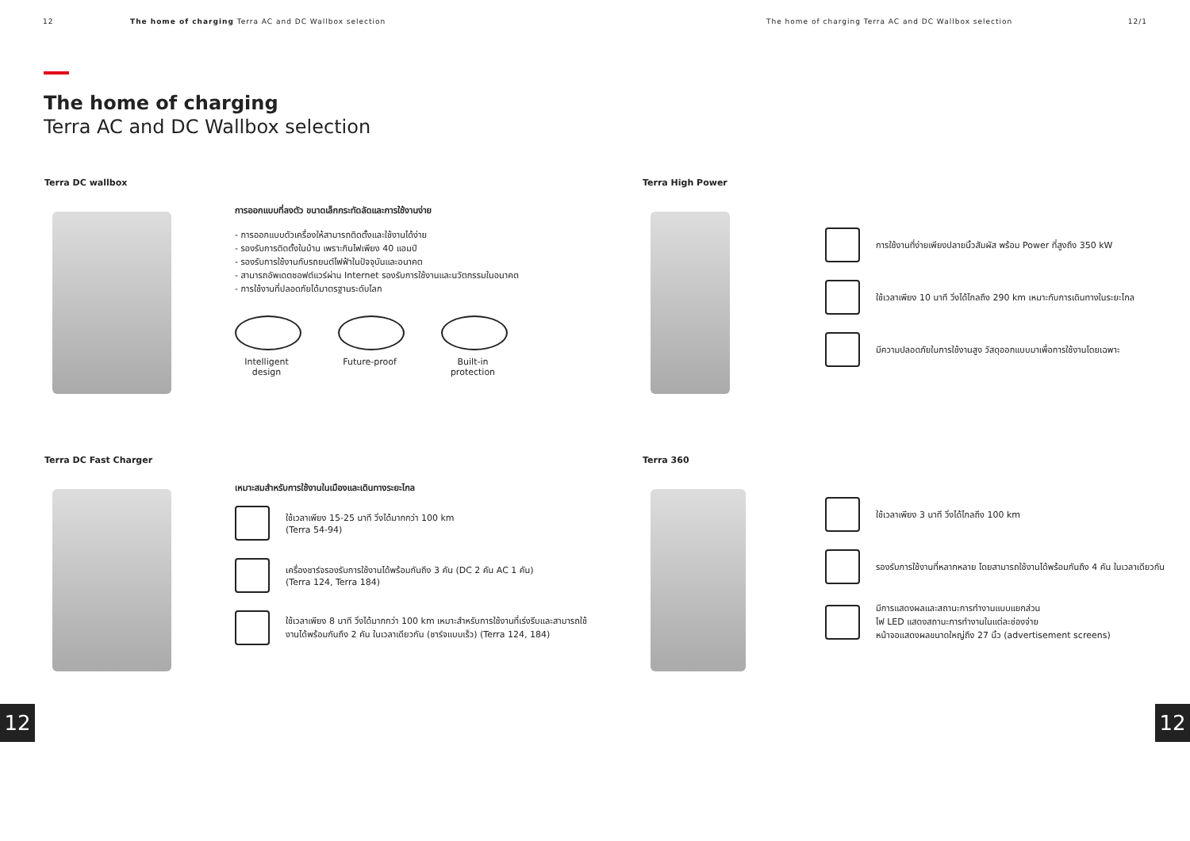12 The home of charging Terra AC and DC Wallbox selection The home of charging Terra AC and DC Wallbox selection 12/1
The home of charging
Terra AC and DC Wallbox selection
Terra DC wallbox
การออกแบบที่ลงตัว ขนาดเล็กกระทัดลัดและการใช้งานง่าย
- การออกแบบตัวเครื่องให้สามารถติดตั้งและใช้งานได้ง่าย
- รองรับการติดตั้งในบ้าน เพราะกินไฟเพียง 40 แอมป์
- รองรับการใช้งานกับรถยนต์ไฟฟ้าในปัจจุบันและอนาคต
- สามารถอัพเดตซอฟต์แวร์ผ่าน Internet รองรับการใช้งานและนวัตกรรมในอนาคต
- การใช้งานที่ปลอดภัยได้มาตรฐานระดับโลก
Intelligent design
Future-proof Built-in protection
Terra High Power
การใช้งานที่ง่ายเพียงปลายนิ้วสัมผัส พร้อม Power ที่สูงถึง 350 kW
ใช้เวลาเพียง 10 นาที วิ่งได้ไกลถึง 290 km เหมาะกับการเดินทางในระยะไกล
มีความปลอดภัยในการใช้งานสูง วัสดุออกแบบมาเพื่อการใช้งานโดยเฉพาะ
Terra DC Fast Charger
เหมาะสมสำหรับการใช้งานในเมืองและเดินทางระยะไกล
ใช้เวลาเพียง 15-25 นาที วิ่งได้มากกว่า 100 km
(Terra 54-94)
เครื่องชาร์จรองรับการใช้งานได้พร้อมกันถึง 3 คัน (DC 2 คัน AC 1 คัน)
(Terra 124, Terra 184)
ใช้เวลาเพียง 8 นาที วิ่งได้มากกว่า 100 km เหมาะสำหรับการใช้งานที่เร่งรีบและสามารถใช้งานได้พร้อมกันถึง 2 คัน ในเวลาเดียวกัน (ชาร์จแบบเร็ว) (Terra 124, 184)
Terra 360
ใช้เวลาเพียง 3 นาที วิ่งได้ไกลถึง 100 km
รองรับการใช้งานที่หลากหลาย โดยสามารถใช้งานได้พร้อมกันถึง 4 คัน ในเวลาเดียวกัน
มีการแสดงผลและสถานะการทำงานแบบแยกส่วน
ไฟ LED แสดงสถานะการทำงานในแต่ละช่องจ่าย
หน้าจอแสดงผลขนาดใหญ่ถึง 27 นิ้ว (advertisement screens)
12 12